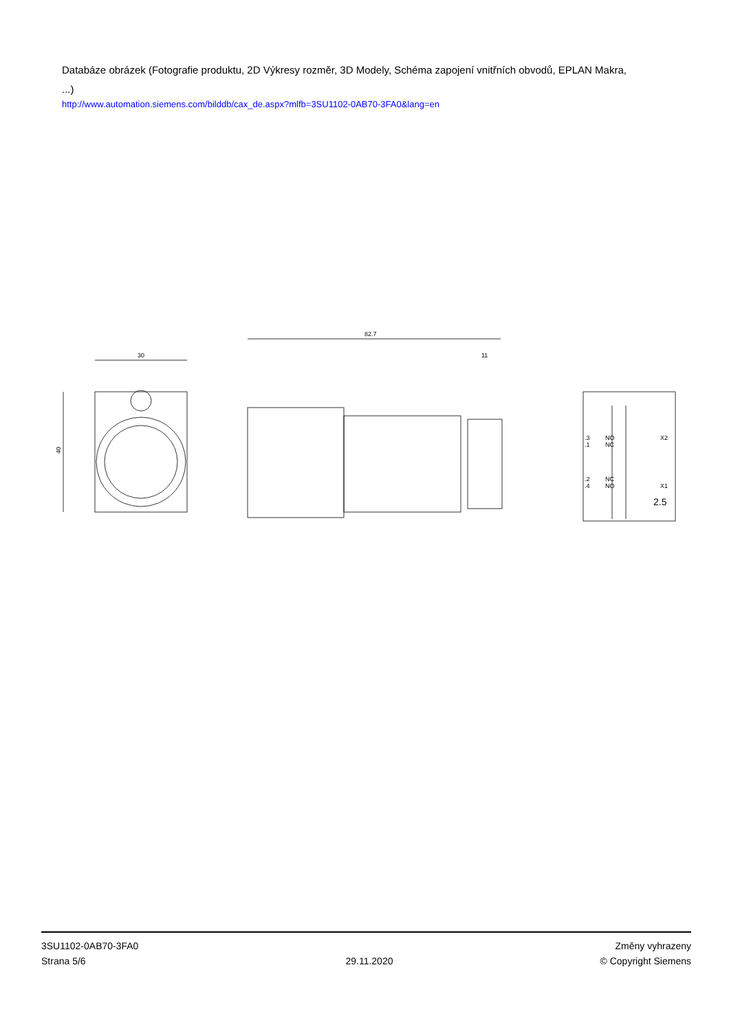Databáze obrázek (Fotografie produktu, 2D Výkresy rozměr, 3D Modely, Schéma zapojení vnitřních obvodů, EPLAN Makra, ...)
http://www.automation.siemens.com/bilddb/cax_de.aspx?mlfb=3SU1102-0AB70-3FA0&lang=en
30
40
82.7
11
.3
.1
NO
NC
X2
.2
.4
NC
NO
X1
2.5
3SU1102-0AB70-3FA0
Strana 5/6
29.11.2020
Změny vyhrazeny
© Copyright Siemens